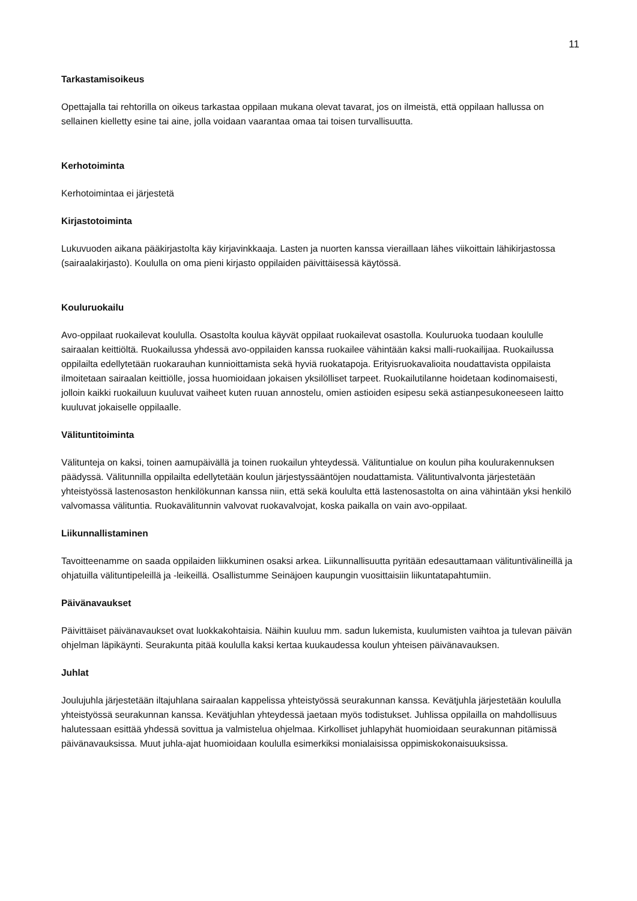11
Tarkastamisoikeus
Opettajalla tai rehtorilla on oikeus tarkastaa oppilaan mukana olevat tavarat, jos on ilmeistä, että oppilaan hallussa on sellainen kielletty esine tai aine, jolla voidaan vaarantaa omaa tai toisen turvallisuutta.
Kerhotoiminta
Kerhotoimintaa ei järjestetä
Kirjastotoiminta
Lukuvuoden aikana pääkirjastolta käy kirjavinkkaaja. Lasten ja nuorten kanssa vieraillaan lähes viikoittain lähikirjastossa (sairaalakirjasto). Koululla on oma pieni kirjasto oppilaiden päivittäisessä käytössä.
Kouluruokailu
Avo-oppilaat ruokailevat koululla. Osastolta koulua käyvät oppilaat ruokailevat osastolla. Kouluruoka tuodaan koululle sairaalan keittiöltä. Ruokailussa yhdessä avo-oppilaiden kanssa ruokailee vähintään kaksi malli-ruokailijaa. Ruokailussa oppilailta edellytetään ruokarauhan kunnioittamista sekä hyviä ruokatapoja. Erityisruokavalioita noudattavista oppilaista ilmoitetaan sairaalan keittiölle, jossa huomioidaan jokaisen yksilölliset tarpeet. Ruokailutilanne hoidetaan kodinomaisesti, jolloin kaikki ruokailuun kuuluvat vaiheet kuten ruuan annostelu, omien astioiden esipesu sekä astianpesukoneeseen laitto kuuluvat jokaiselle oppilaalle.
Välituntitoiminta
Välitunteja on kaksi, toinen aamupäivällä ja toinen ruokailun yhteydessä. Välituntialue on koulun piha koulurakennuksen päädyssä. Välitunnilla oppilailta edellytetään koulun järjestyssääntöjen noudattamista. Välituntivalvonta järjestetään yhteistyössä lastenosaston henkilökunnan kanssa niin, että sekä koululta että lastenosastolta on aina vähintään yksi henkilö valvomassa välituntia. Ruokavälitunnin valvovat ruokavalvojat, koska paikalla on vain avo-oppilaat.
Liikunnallistaminen
Tavoitteenamme on saada oppilaiden liikkuminen osaksi arkea. Liikunnallisuutta pyritään edesauttamaan välituntivälineillä ja ohjatuilla välituntipeleillä ja -leikeillä. Osallistumme Seinäjoen kaupungin vuosittaisiin liikuntatapahtumiin.
Päivänavaukset
Päivittäiset päivänavaukset ovat luokkakohtaisia. Näihin kuuluu mm. sadun lukemista, kuulumisten vaihtoa ja tulevan päivän ohjelman läpikäynti. Seurakunta pitää koululla kaksi kertaa kuukaudessa koulun yhteisen päivänavauksen.
Juhlat
Joulujuhla järjestetään iltajuhlana sairaalan kappelissa yhteistyössä seurakunnan kanssa. Kevätjuhla järjestetään koululla yhteistyössä seurakunnan kanssa. Kevätjuhlan yhteydessä jaetaan myös todistukset. Juhlissa oppilailla on mahdollisuus halutessaan esittää yhdessä sovittua ja valmistelua ohjelmaa. Kirkolliset juhlapyhät huomioidaan seurakunnan pitämissä päivänavauksissa. Muut juhla-ajat huomioidaan koululla esimerkiksi monialaisissa oppimiskokonaisuuksissa.